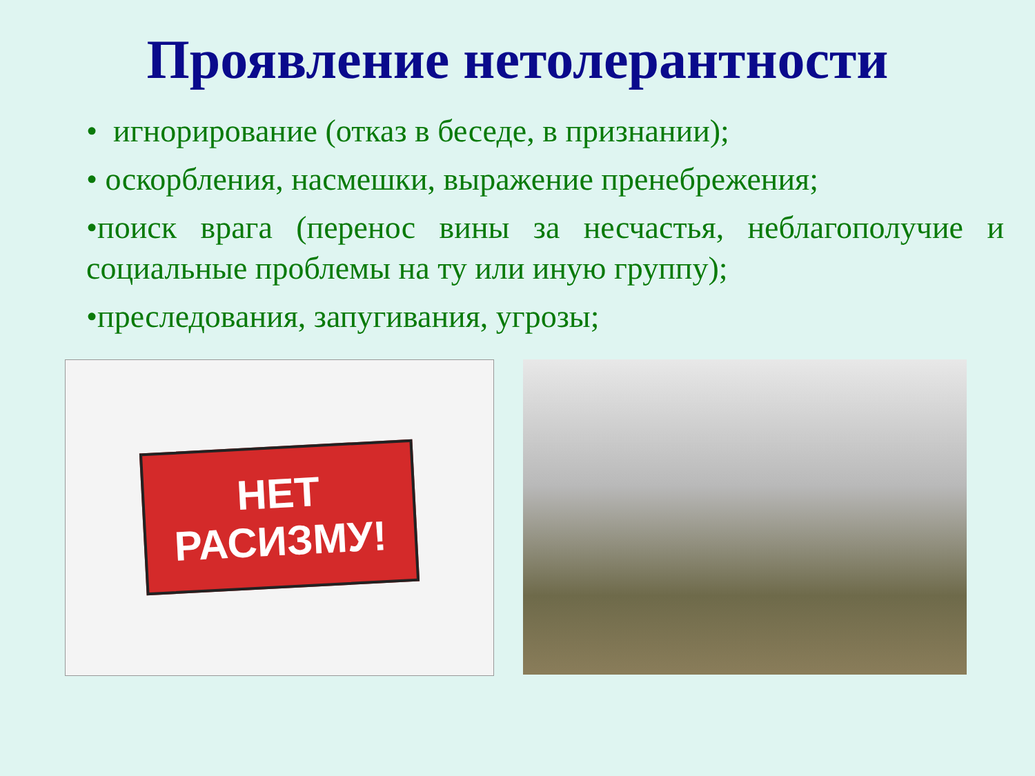Проявление нетолерантности
• игнорирование (отказ в беседе, в признании);
• оскорбления, насмешки, выражение пренебрежения;
•поиск врага (перенос вины за несчастья, неблагополучие и социальные проблемы на ту или иную группу);
•преследования, запугивания, угрозы;
НЕТ
РАСИЗМУ!